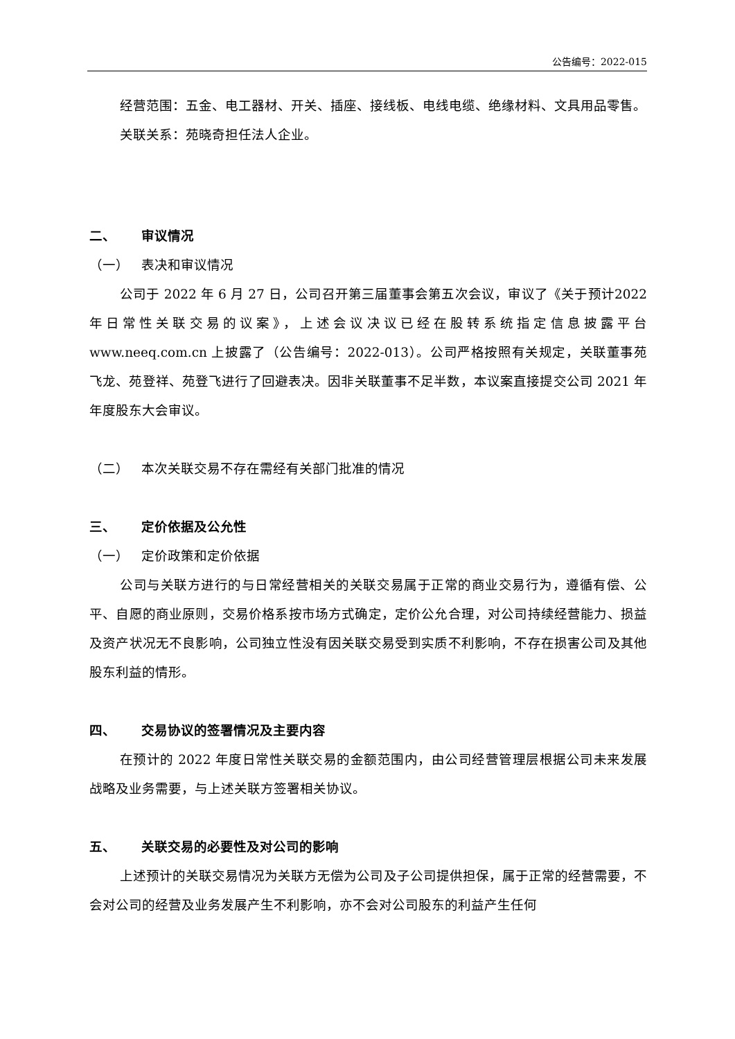公告编号：2022-015
经营范围：五金、电工器材、开关、插座、接线板、电线电缆、绝缘材料、文具用品零售。
关联关系：苑晓奇担任法人企业。
二、 审议情况
（一） 表决和审议情况
公司于 2022 年 6 月 27 日，公司召开第三届董事会第五次会议，审议了《关于预计2022 年日常性关联交易的议案》，上述会议决议已经在股转系统指定信息披露平台 www.neeq.com.cn 上披露了（公告编号：2022-013）。公司严格按照有关规定，关联董事苑飞龙、苑登祥、苑登飞进行了回避表决。因非关联董事不足半数，本议案直接提交公司 2021 年年度股东大会审议。
（二） 本次关联交易不存在需经有关部门批准的情况
三、 定价依据及公允性
（一） 定价政策和定价依据
公司与关联方进行的与日常经营相关的关联交易属于正常的商业交易行为，遵循有偿、公平、自愿的商业原则，交易价格系按市场方式确定，定价公允合理，对公司持续经营能力、损益及资产状况无不良影响，公司独立性没有因关联交易受到实质不利影响，不存在损害公司及其他股东利益的情形。
四、 交易协议的签署情况及主要内容
在预计的 2022 年度日常性关联交易的金额范围内，由公司经营管理层根据公司未来发展战略及业务需要，与上述关联方签署相关协议。
五、 关联交易的必要性及对公司的影响
上述预计的关联交易情况为关联方无偿为公司及子公司提供担保，属于正常的经营需要，不会对公司的经营及业务发展产生不利影响，亦不会对公司股东的利益产生任何